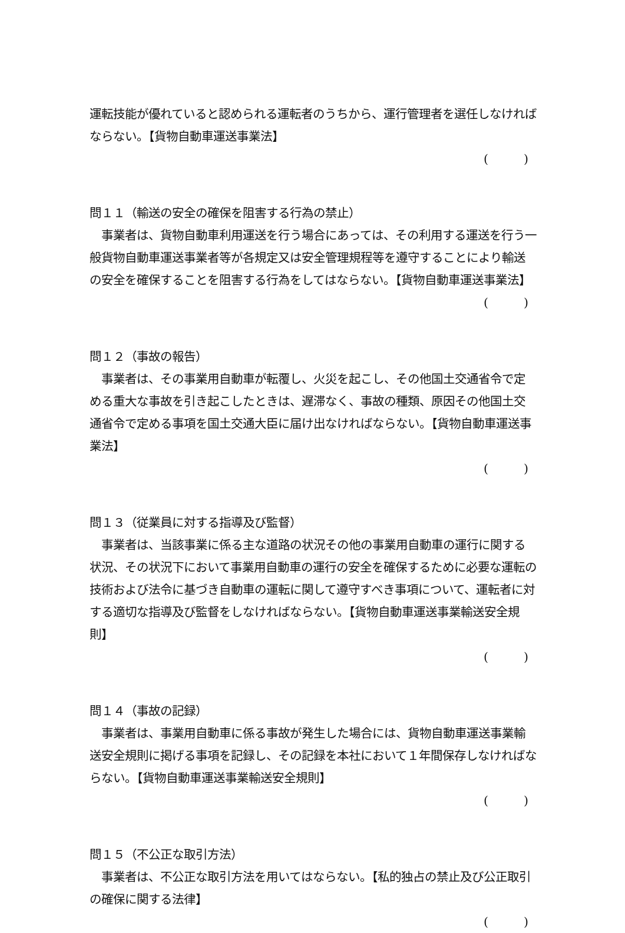運転技能が優れていると認められる運転者のうちから、運行管理者を選任しなければならない。【貨物自動車運送事業法】
(　　　)
問１１（輸送の安全の確保を阻害する行為の禁止）
　事業者は、貨物自動車利用運送を行う場合にあっては、その利用する運送を行う一般貨物自動車運送事業者等が各規定又は安全管理規程等を遵守することにより輸送の安全を確保することを阻害する行為をしてはならない。【貨物自動車運送事業法】
(　　　)
問１２（事故の報告）
　事業者は、その事業用自動車が転覆し、火災を起こし、その他国土交通省令で定める重大な事故を引き起こしたときは、遅滞なく、事故の種類、原因その他国土交通省令で定める事項を国土交通大臣に届け出なければならない。【貨物自動車運送事業法】
(　　　)
問１３（従業員に対する指導及び監督）
　事業者は、当該事業に係る主な道路の状況その他の事業用自動車の運行に関する状況、その状況下において事業用自動車の運行の安全を確保するために必要な運転の技術および法令に基づき自動車の運転に関して遵守すべき事項について、運転者に対する適切な指導及び監督をしなければならない。【貨物自動車運送事業輸送安全規則】
(　　　)
問１４（事故の記録）
　事業者は、事業用自動車に係る事故が発生した場合には、貨物自動車運送事業輸送安全規則に掲げる事項を記録し、その記録を本社において１年間保存しなければならない。【貨物自動車運送事業輸送安全規則】
(　　　)
問１５（不公正な取引方法）
　事業者は、不公正な取引方法を用いてはならない。【私的独占の禁止及び公正取引の確保に関する法律】
(　　　)